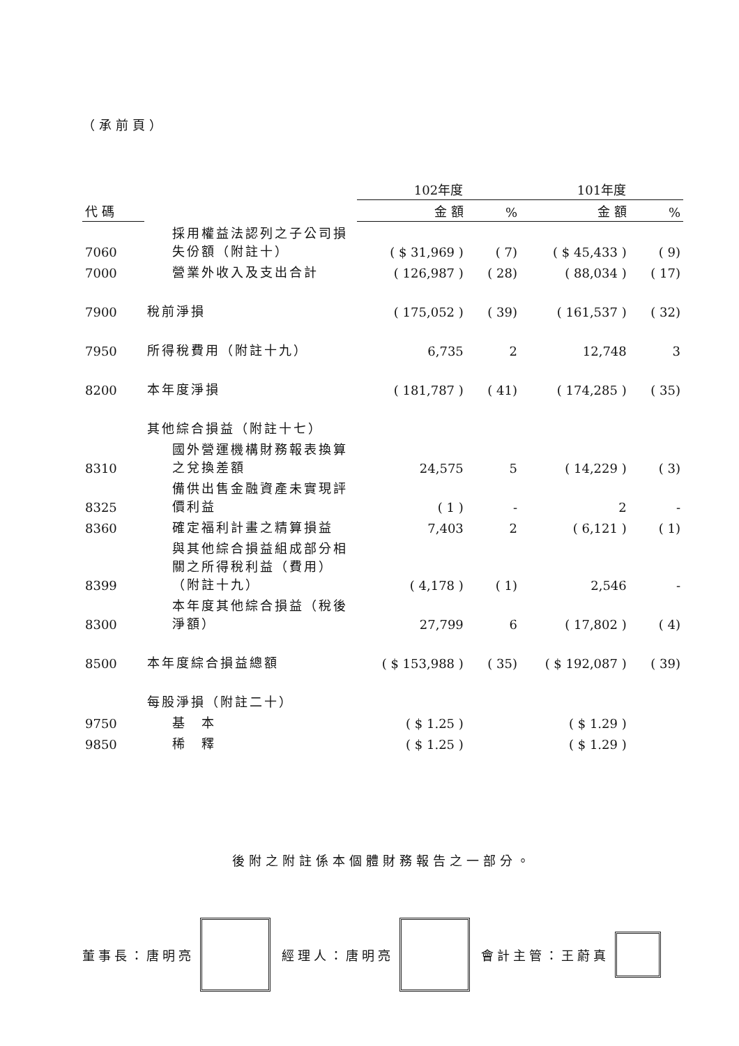（承前頁）
| | | 102年度 | | 101年度 | |
| --- | --- | --- | --- | --- | --- |
| 代 碼 | | 金 額 | % | 金 額 | % |
| 7060 | 採用權益法認列之子公司損失份額（附註十） | ( $ 31,969 ) | ( 7) | ( $ 45,433 ) | ( 9) |
| 7000 | 營業外收入及支出合計 | ( 126,987 ) | ( 28) | ( 88,034 ) | ( 17) |
| 7900 | 稅前淨損 | ( 175,052 ) | ( 39) | ( 161,537 ) | ( 32) |
| 7950 | 所得稅費用（附註十九） | 6,735 | 2 | 12,748 | 3 |
| 8200 | 本年度淨損 | ( 181,787 ) | ( 41) | ( 174,285 ) | ( 35) |
| | 其他綜合損益（附註十七） | | | | |
| 8310 | 國外營運機構財務報表換算之兌換差額 | 24,575 | 5 | ( 14,229 ) | ( 3) |
| 8325 | 備供出售金融資產未實現評價利益 | ( 1 ) | - | 2 | - |
| 8360 | 確定福利計畫之精算損益 | 7,403 | 2 | ( 6,121 ) | ( 1) |
| 8399 | 與其他綜合損益組成部分相關之所得稅利益（費用）（附註十九） | ( 4,178 ) | ( 1) | 2,546 | - |
| 8300 | 本年度其他綜合損益（稅後淨額） | 27,799 | 6 | ( 17,802 ) | ( 4) |
| 8500 | 本年度綜合損益總額 | ( $ 153,988 ) | ( 35) | ( $ 192,087 ) | ( 39) |
| | 每股淨損（附註二十） | | | | |
| 9750 | 基 本 | ( $ 1.25 ) | | ( $ 1.29 ) | |
| 9850 | 稀 釋 | ( $ 1.25 ) | | ( $ 1.29 ) | |
後附之附註係本個體財務報告之一部分。
董事長：唐明亮 經理人：唐明亮 會計主管：王蔚真